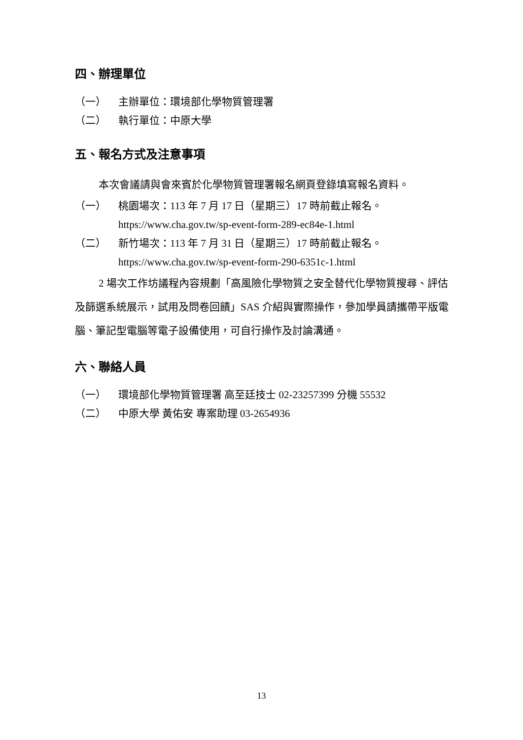四、辦理單位
（一） 主辦單位：環境部化學物質管理署
（二） 執行單位：中原大學
五、報名方式及注意事項
本次會議請與會來賓於化學物質管理署報名網頁登錄填寫報名資料。
（一） 桃園場次：113 年 7 月 17 日（星期三）17 時前截止報名。
https://www.cha.gov.tw/sp-event-form-289-ec84e-1.html
（二） 新竹場次：113 年 7 月 31 日（星期三）17 時前截止報名。
https://www.cha.gov.tw/sp-event-form-290-6351c-1.html
2 場次工作坊議程內容規劃「高風險化學物質之安全替代化學物質搜尋、評估及篩選系統展示，試用及問卷回饋」SAS 介紹與實際操作，參加學員請攜帶平版電腦、筆記型電腦等電子設備使用，可自行操作及討論溝通。
六、聯絡人員
（一） 環境部化學物質管理署 高至廷技士 02-23257399 分機 55532
（二） 中原大學 黃佑安 專案助理 03-2654936
13